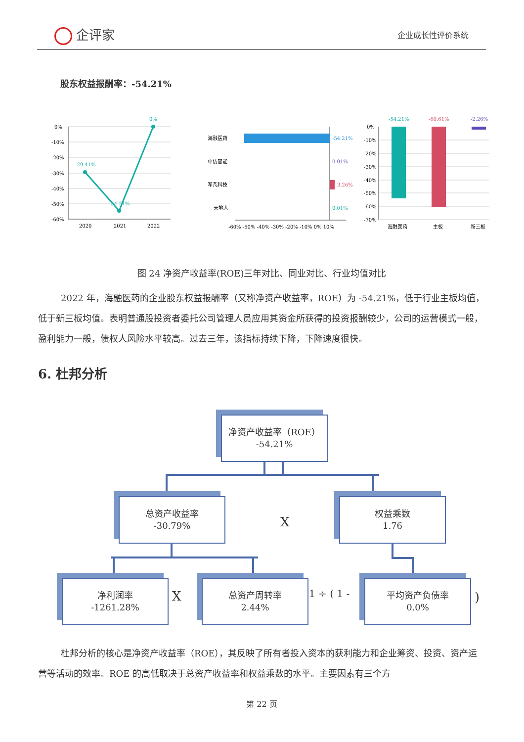企评家 企业成长性评价系统
股东权益报酬率：-54.21%
0%
-10%
-20%
-30%
-40%
-50%
-60%
2020
2021
2022
-29.41%
-54.21%
0%
海融医药
中仿智能
军芃科技
天地人
-54.21%
0.01%
3.26%
0.01%
-60% -50% -40% -30% -20% -10% 0% 10%
0%
-10%
-20%
-30%
-40%
-50%
-60%
-70%
-54.21%
-60.61%
-2.26%
海融医药
主板
新三板
图 24 净资产收益率(ROE)三年对比、同业对比、行业均值对比
2022 年，海融医药的企业股东权益报酬率（又称净资产收益率，ROE）为 -54.21%，低于行业主板均值，低于新三板均值。表明普通股投资者委托公司管理人员应用其资金所获得的投资报酬较少，公司的运营模式一般，盈利能力一般，债权人风险水平较高。过去三年，该指标持续下降，下降速度很快。
6. 杜邦分析
净资产收益率（ROE）
-54.21%
总资产收益率
-30.79%
X
权益乘数
1.76
净利润率
-1261.28%
X
总资产周转率
2.44%
1 ÷ ( 1 -
平均资产负债率
0.0%
)
杜邦分析的核心是净资产收益率（ROE），其反映了所有者投入资本的获利能力和企业筹资、投资、资产运营等活动的效率。ROE 的高低取决于总资产收益率和权益乘数的水平。主要因素有三个方
第 22 页